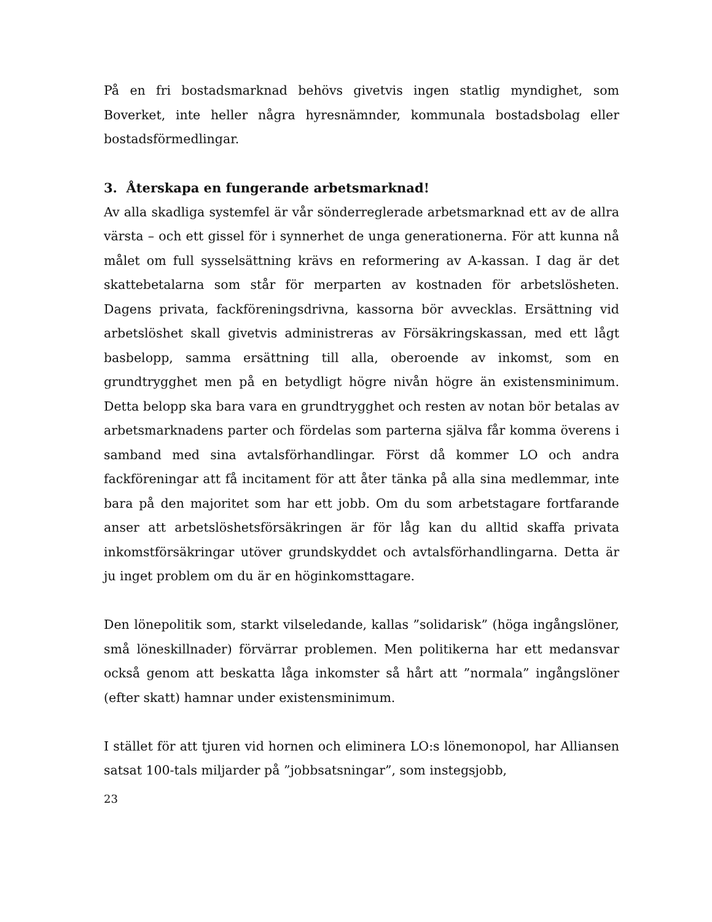På en fri bostadsmarknad behövs givetvis ingen statlig myndighet, som Boverket, inte heller några hyresnämnder, kommunala bostadsbolag eller bostadsförmedlingar.
3. Återskapa en fungerande arbetsmarknad!
Av alla skadliga systemfel är vår sönderreglerade arbetsmarknad ett av de allra värsta – och ett gissel för i synnerhet de unga generationerna. För att kunna nå målet om full sysselsättning krävs en reformering av A-kassan. I dag är det skattebetalarna som står för merparten av kostnaden för arbetslösheten. Dagens privata, fackföreningsdrivna, kassorna bör avvecklas. Ersättning vid arbetslöshet skall givetvis administreras av Försäkringskassan, med ett lågt basbelopp, samma ersättning till alla, oberoende av inkomst, som en grundtrygghet men på en betydligt högre nivån högre än existensminimum. Detta belopp ska bara vara en grundtrygghet och resten av notan bör betalas av arbetsmarknadens parter och fördelas som parterna själva får komma överens i samband med sina avtalsförhandlingar. Först då kommer LO och andra fackföreningar att få incitament för att åter tänka på alla sina medlemmar, inte bara på den majoritet som har ett jobb. Om du som arbetstagare fortfarande anser att arbetslöshetsförsäkringen är för låg kan du alltid skaffa privata inkomstförsäkringar utöver grundskyddet och avtalsförhandlingarna. Detta är ju inget problem om du är en höginkomsttagare.
Den lönepolitik som, starkt vilseledande, kallas ”solidarisk” (höga ingångslöner, små löneskillnader) förvärrar problemen. Men politikerna har ett medansvar också genom att beskatta låga inkomster så hårt att ”normala” ingångslöner (efter skatt) hamnar under existensminimum.
I stället för att tjuren vid hornen och eliminera LO:s lönemonopol, har Alliansen satsat 100-tals miljarder på ”jobbsatsningar”, som instegsjobb,
23